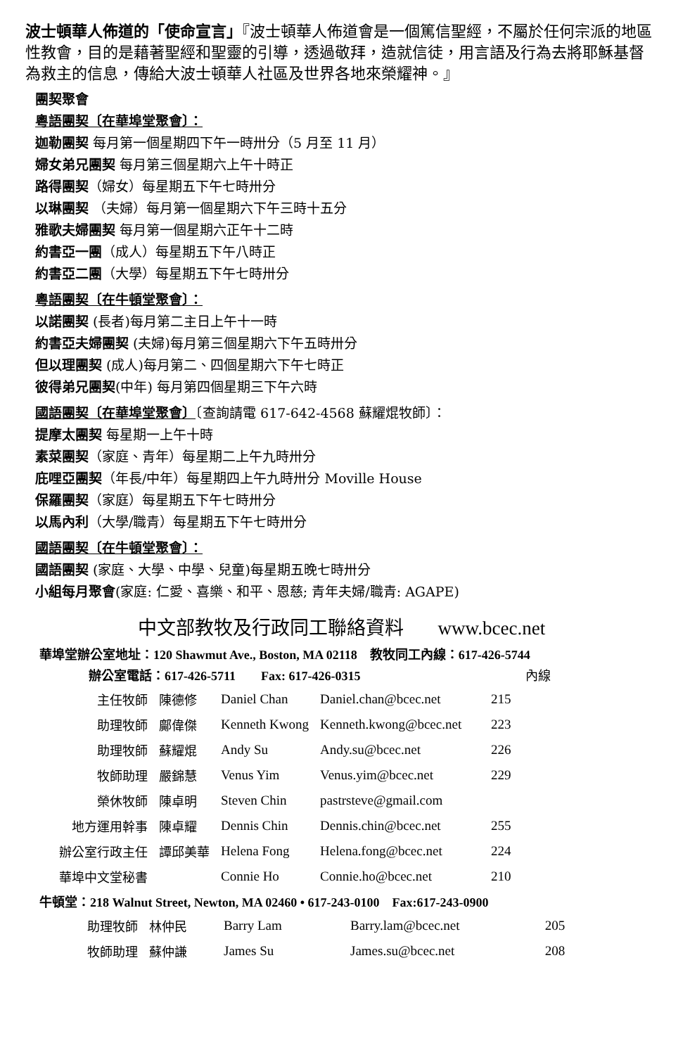波士頓華人佈道的「使命宣言」『波士頓華人佈道會是一個篤信聖經，不屬於任何宗派的地區性教會，目的是藉著聖經和聖靈的引導，透過敬拜，造就信徒，用言語及行為去將耶穌基督為救主的信息，傳給大波士頓華人社區及世界各地來榮耀神。』
團契聚會
粵語團契〔在華埠堂聚會〕：
迦勒團契 每月第一個星期四下午一時卅分（5 月至 11 月）
婦女弟兄團契 每月第三個星期六上午十時正
路得團契（婦女）每星期五下午七時卅分
以琳團契 （夫婦）每月第一個星期六下午三時十五分
雅歌夫婦團契 每月第一個星期六正午十二時
約書亞一團（成人）每星期五下午八時正
約書亞二團（大學）每星期五下午七時卅分
粵語團契〔在牛頓堂聚會〕：
以諾團契 (長者)每月第二主日上午十一時
約書亞夫婦團契 (夫婦)每月第三個星期六下午五時卅分
但以理團契 (成人)每月第二、四個星期六下午七時正
彼得弟兄團契(中年) 每月第四個星期三下午六時
國語團契〔在華埠堂聚會〕〔查詢請電 617-642-4568 蘇耀焜牧師〕：
提摩太團契 每星期一上午十時
素菜團契（家庭、青年）每星期二上午九時卅分
庇哩亞團契（年長/中年）每星期四上午九時卅分 Moville House
保羅團契（家庭）每星期五下午七時卅分
以馬內利（大學/職青）每星期五下午七時卅分
國語團契〔在牛頓堂聚會〕：
國語團契 (家庭、大學、中學、兒童)每星期五晚七時卅分
小組每月聚會(家庭: 仁愛、喜樂、和平、恩慈; 青年夫婦/職青: AGAPE)
中文部教牧及行政同工聯絡資料 www.bcec.net
華埠堂辦公室地址：120 Shawmut Ave., Boston, MA 02118　教牧同工內線：617-426-5744
辦公室電話：617-426-5711　　Fax: 617-426-0315 內線
| 主任牧師 | 陳德修 | Daniel Chan | Daniel.chan@bcec.net | 215 |
| 助理牧師 | 鄺偉傑 | Kenneth Kwong | Kenneth.kwong@bcec.net | 223 |
| 助理牧師 | 蘇耀焜 | Andy Su | Andy.su@bcec.net | 226 |
| 牧師助理 | 嚴錦慧 | Venus Yim | Venus.yim@bcec.net | 229 |
| 榮休牧師 | 陳卓明 | Steven Chin | pastrsteve@gmail.com | |
| 地方運用幹事 | 陳卓耀 | Dennis Chin | Dennis.chin@bcec.net | 255 |
| 辦公室行政主任 | 譚邱美華 | Helena Fong | Helena.fong@bcec.net | 224 |
| 華埠中文堂秘書 | | Connie Ho | Connie.ho@bcec.net | 210 |
牛頓堂：218 Walnut Street, Newton, MA 02460 • 617-243-0100　Fax:617-243-0900
| 助理牧師 | 林仲民 | Barry Lam | Barry.lam@bcec.net | 205 |
| 牧師助理 | 蘇仲謙 | James Su | James.su@bcec.net | 208 |